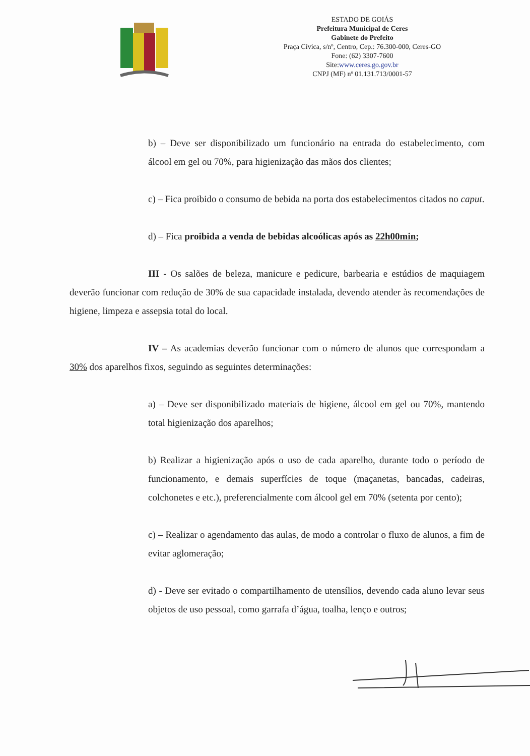ESTADO DE GOIÁS
Prefeitura Municipal de Ceres
Gabinete do Prefeito
Praça Cívica, s/nº, Centro, Cep.: 76.300-000, Ceres-GO
Fone: (62) 3307-7600
Site:www.ceres.go.gov.br
CNPJ (MF) nº 01.131.713/0001-57
b) – Deve ser disponibilizado um funcionário na entrada do estabelecimento, com álcool em gel ou 70%, para higienização das mãos dos clientes;
c) – Fica proibido o consumo de bebida na porta dos estabelecimentos citados no caput.
d) – Fica proibida a venda de bebidas alcoólicas após as 22h00min;
III - Os salões de beleza, manicure e pedicure, barbearia e estúdios de maquiagem deverão funcionar com redução de 30% de sua capacidade instalada, devendo atender às recomendações de higiene, limpeza e assepsia total do local.
IV – As academias deverão funcionar com o número de alunos que correspondam a 30% dos aparelhos fixos, seguindo as seguintes determinações:
a) – Deve ser disponibilizado materiais de higiene, álcool em gel ou 70%, mantendo total higienização dos aparelhos;
b) Realizar a higienização após o uso de cada aparelho, durante todo o período de funcionamento, e demais superfícies de toque (maçanetas, bancadas, cadeiras, colchonetes e etc.), preferencialmente com álcool gel em 70% (setenta por cento);
c) – Realizar o agendamento das aulas, de modo a controlar o fluxo de alunos, a fim de evitar aglomeração;
d) - Deve ser evitado o compartilhamento de utensílios, devendo cada aluno levar seus objetos de uso pessoal, como garrafa d’água, toalha, lenço e outros;